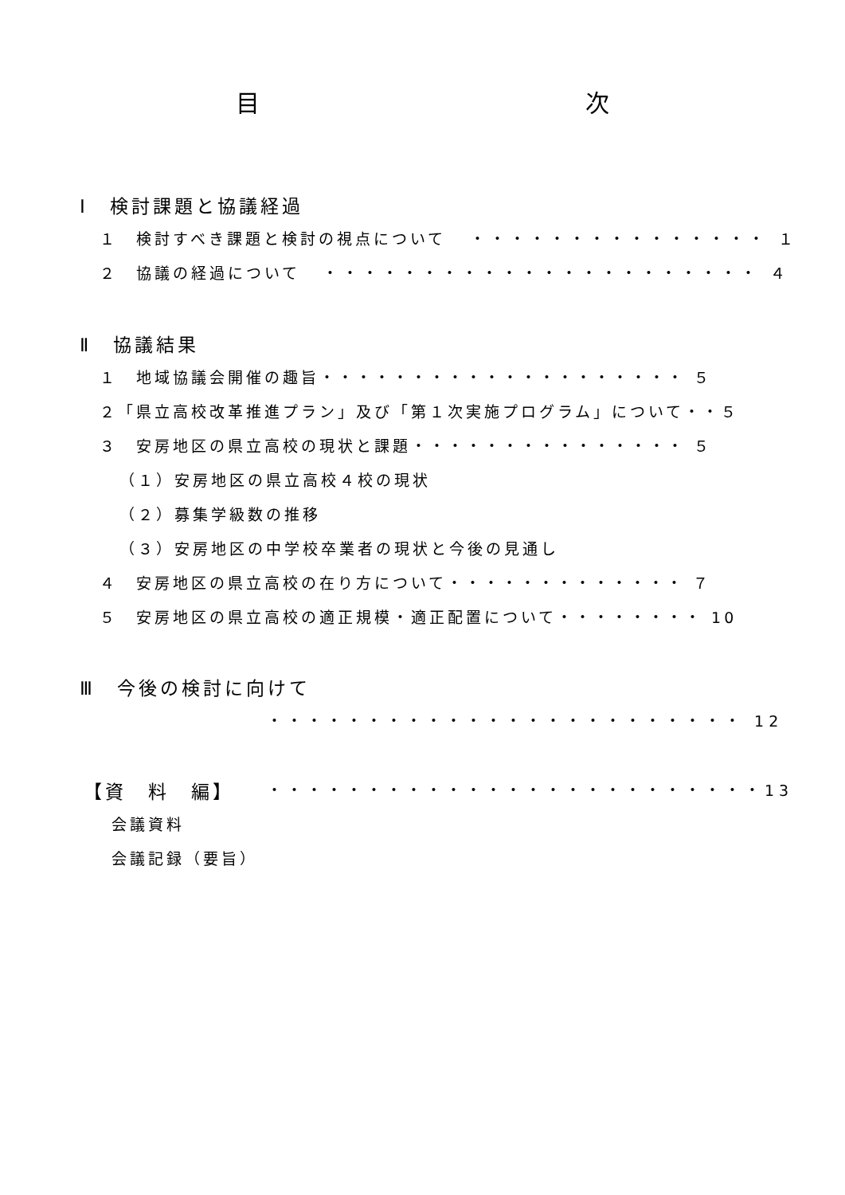目 次
Ⅰ　検討課題と協議経過
１　検討すべき課題と検討の視点について ・・・・・・・・・・・・・・・ １
２　協議の経過について ・・・・・・・・・・・・・・・・・・・・・・ ４
Ⅱ　協議結果
１　地域協議会開催の趣旨・・・・・・・・・・・・・・・・・・・・ ５
２「県立高校改革推進プラン」及び「第１次実施プログラム」について・・５
３　安房地区の県立高校の現状と課題・・・・・・・・・・・・・・・ ５
（１）安房地区の県立高校４校の現状
（２）募集学級数の推移
（３）安房地区の中学校卒業者の現状と今後の見通し
４　安房地区の県立高校の在り方について・・・・・・・・・・・・・ ７
５　安房地区の県立高校の適正規模・適正配置について・・・・・・・・ 10
Ⅲ　今後の検討に向けて
・・・・・・・・・・・・・・・・・・・・・・・・ 12
【資　料　編】 ・・・・・・・・・・・・・・・・・・・・・・・・・13
会議資料
会議記録（要旨）